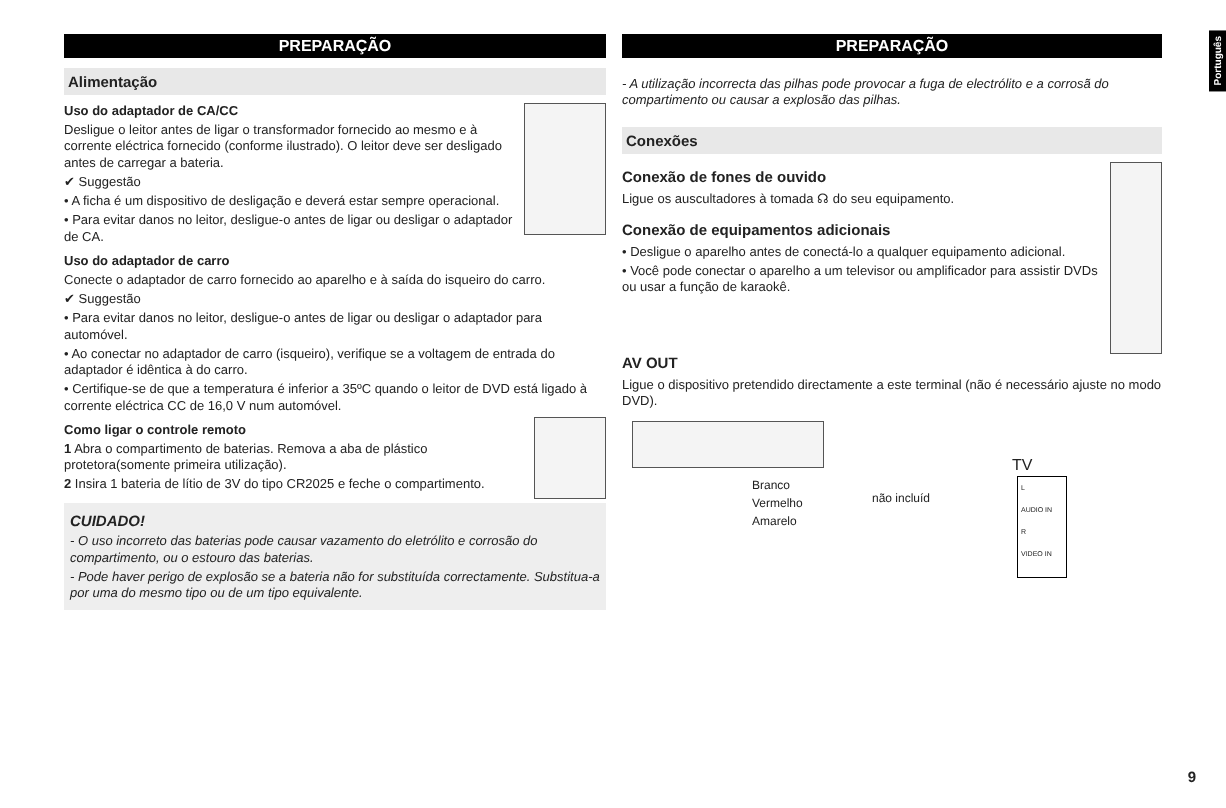PREPARAÇÃO
Alimentação
Uso do adaptador de CA/CC
Desligue o leitor antes de ligar o transformador fornecido ao mesmo e à corrente eléctrica fornecido (conforme ilustrado). O leitor deve ser desligado antes de carregar a bateria.
✔ Suggestão
• A ficha é um dispositivo de desligação e deverá estar sempre operacional.
• Para evitar danos no leitor, desligue-o antes de ligar ou desligar o adaptador de CA.
Uso do adaptador de carro
Conecte o adaptador de carro fornecido ao aparelho e à saída do isqueiro do carro.
✔ Suggestão
• Para evitar danos no leitor, desligue-o antes de ligar ou desligar o adaptador para automóvel.
• Ao conectar no adaptador de carro (isqueiro), verifique se a voltagem de entrada do adaptador é idêntica à do carro.
• Certifique-se de que a temperatura é inferior a 35ºC quando o leitor de DVD está ligado à corrente eléctrica CC de 16,0 V num automóvel.
Como ligar o controle remoto
1 Abra o compartimento de baterias. Remova a aba de plástico protetora(somente primeira utilização).
2 Insira 1 bateria de lítio de 3V do tipo CR2025 e feche o compartimento.
CUIDADO!
- O uso incorreto das baterias pode causar vazamento do eletrólito e corrosão do compartimento, ou o estouro das baterias.
- Pode haver perigo de explosão se a bateria não for substituída correctamente. Substitua-a por uma do mesmo tipo ou de um tipo equivalente.
PREPARAÇÃO
- A utilização incorrecta das pilhas pode provocar a fuga de electrólito e a corrosã do compartimento ou causar a explosão das pilhas.
Conexões
Conexão de fones de ouvido
Ligue os auscultadores à tomada ☊ do seu equipamento.
Conexão de equipamentos adicionais
• Desligue o aparelho antes de conectá-lo a qualquer equipamento adicional.
• Você pode conectar o aparelho a um televisor ou amplificador para assistir DVDs ou usar a função de karaokê.
AV OUT
Ligue o dispositivo pretendido directamente a este terminal (não é necessário ajuste no modo DVD).
Branco
Vermelho
Amarelo
não incluíd
TV
L
AUDIO IN
R
VIDEO IN
Português
9